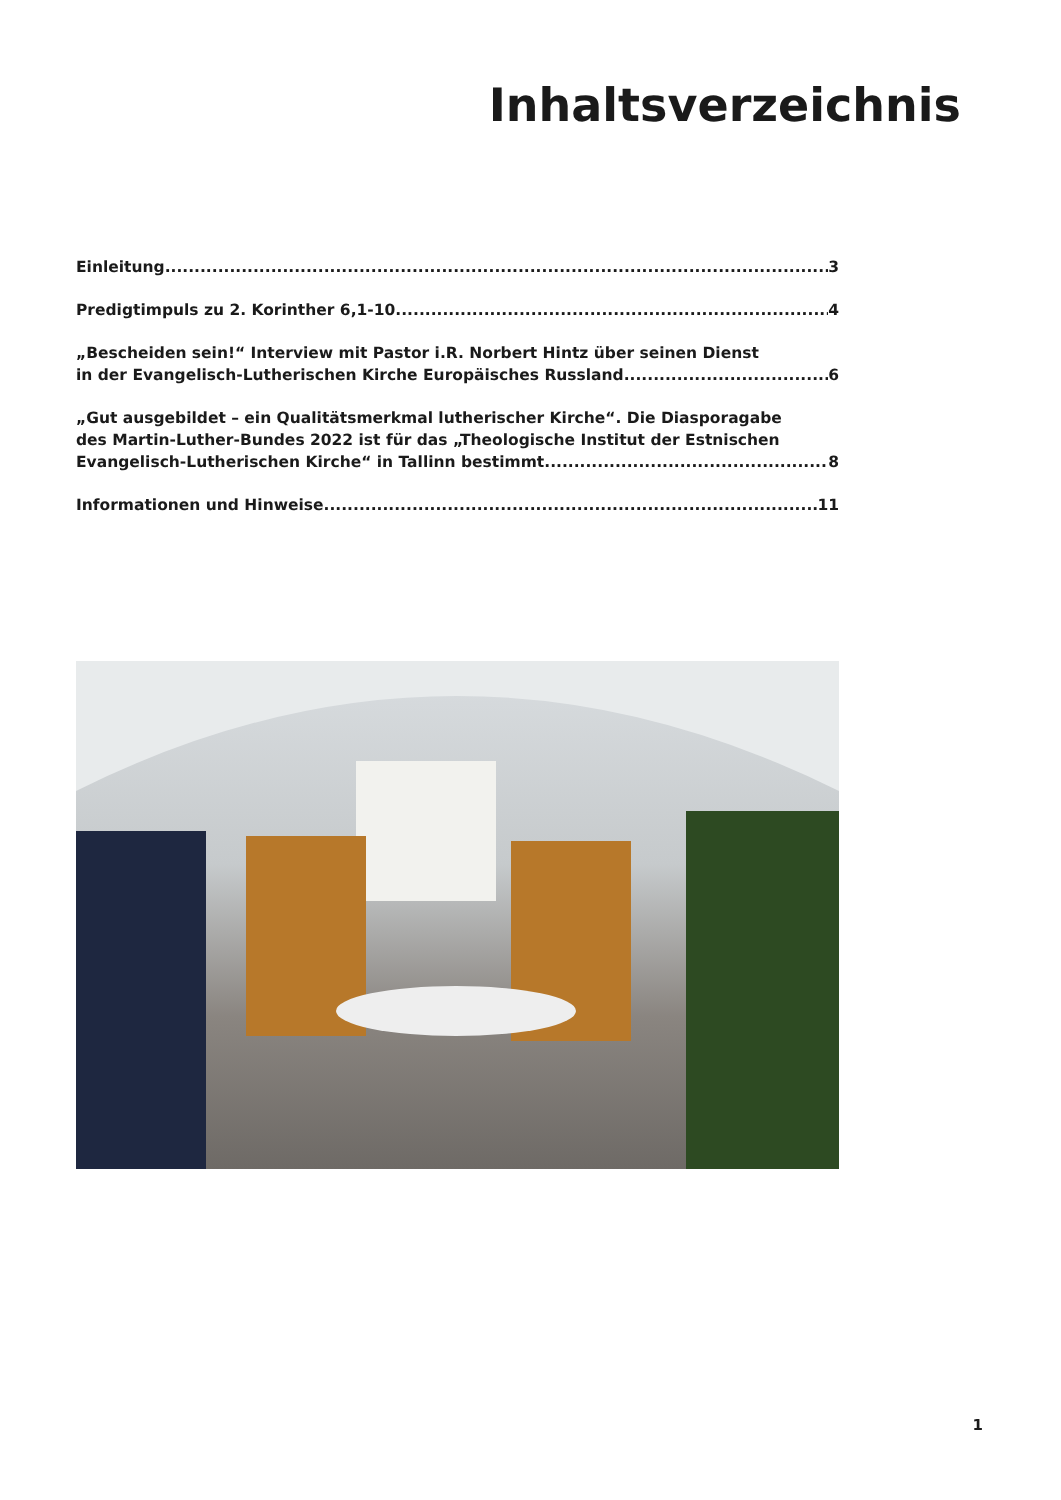Inhaltsverzeichnis
Einleitung 3
Predigtimpuls zu 2. Korinther 6,1-10 4
„Bescheiden sein!“ Interview mit Pastor i.R. Norbert Hintz über seinen Dienst
in der Evangelisch-Lutherischen Kirche Europäisches Russland 6
„Gut ausgebildet – ein Qualitätsmerkmal lutherischer Kirche“. Die Diasporagabe
des Martin-Luther-Bundes 2022 ist für das „Theologische Institut der Estnischen
Evangelisch-Lutherischen Kirche“ in Tallinn bestimmt 8
Informationen und Hinweise 11
1